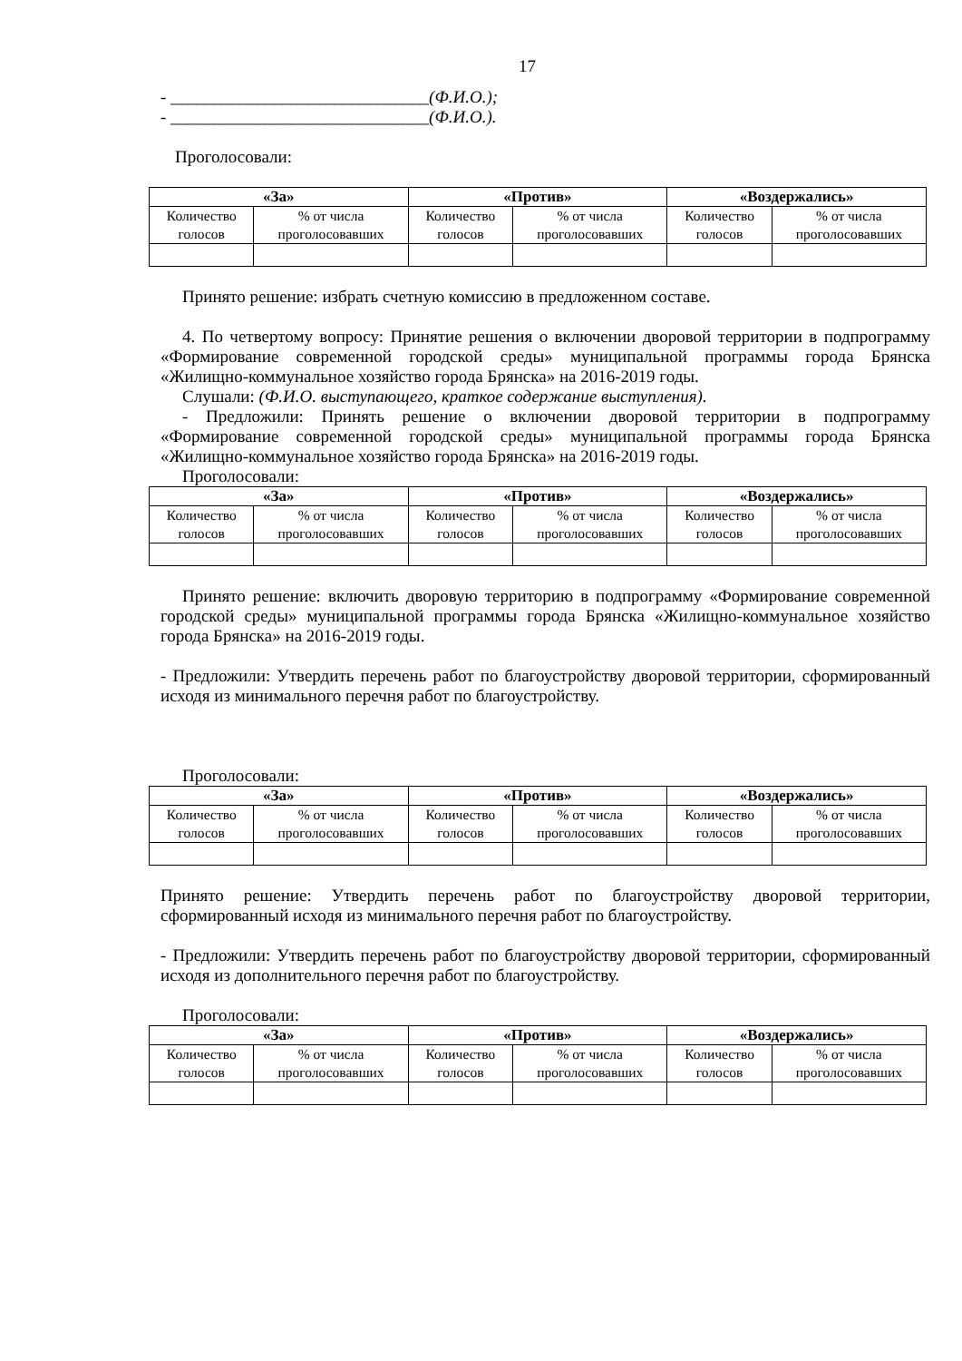17
- ______________________________(Ф.И.О.);
- ______________________________(Ф.И.О.).
Проголосовали:
| «За» | | «Против» | | «Воздержались» | |
| --- | --- | --- | --- | --- | --- |
| Количество голосов | % от числа проголосовавших | Количество голосов | % от числа проголосовавших | Количество голосов | % от числа проголосовавших |
Принято решение: избрать счетную комиссию в предложенном составе.
4. По четвертому вопросу: Принятие решения о включении дворовой территории в подпрограмму «Формирование современной городской среды» муниципальной программы города Брянска «Жилищно-коммунальное хозяйство города Брянска» на 2016-2019 годы.
Слушали: (Ф.И.О. выступающего, краткое содержание выступления).
- Предложили: Принять решение о включении дворовой территории в подпрограмму «Формирование современной городской среды» муниципальной программы города Брянска «Жилищно-коммунальное хозяйство города Брянска» на 2016-2019 годы.
Проголосовали:
| «За» | | «Против» | | «Воздержались» | |
| --- | --- | --- | --- | --- | --- |
| Количество голосов | % от числа проголосовавших | Количество голосов | % от числа проголосовавших | Количество голосов | % от числа проголосовавших |
Принято решение: включить дворовую территорию в подпрограмму «Формирование современной городской среды» муниципальной программы города Брянска «Жилищно-коммунальное хозяйство города Брянска» на 2016-2019 годы.
- Предложили: Утвердить перечень работ по благоустройству дворовой территории, сформированный исходя из минимального перечня работ по благоустройству.
Проголосовали:
| «За» | | «Против» | | «Воздержались» | |
| --- | --- | --- | --- | --- | --- |
| Количество голосов | % от числа проголосовавших | Количество голосов | % от числа проголосовавших | Количество голосов | % от числа проголосовавших |
Принято решение: Утвердить перечень работ по благоустройству дворовой территории, сформированный исходя из минимального перечня работ по благоустройству.
- Предложили: Утвердить перечень работ по благоустройству дворовой территории, сформированный исходя из дополнительного перечня работ по благоустройству.
Проголосовали:
| «За» | | «Против» | | «Воздержались» | |
| --- | --- | --- | --- | --- | --- |
| Количество голосов | % от числа проголосовавших | Количество голосов | % от числа проголосовавших | Количество голосов | % от числа проголосовавших |